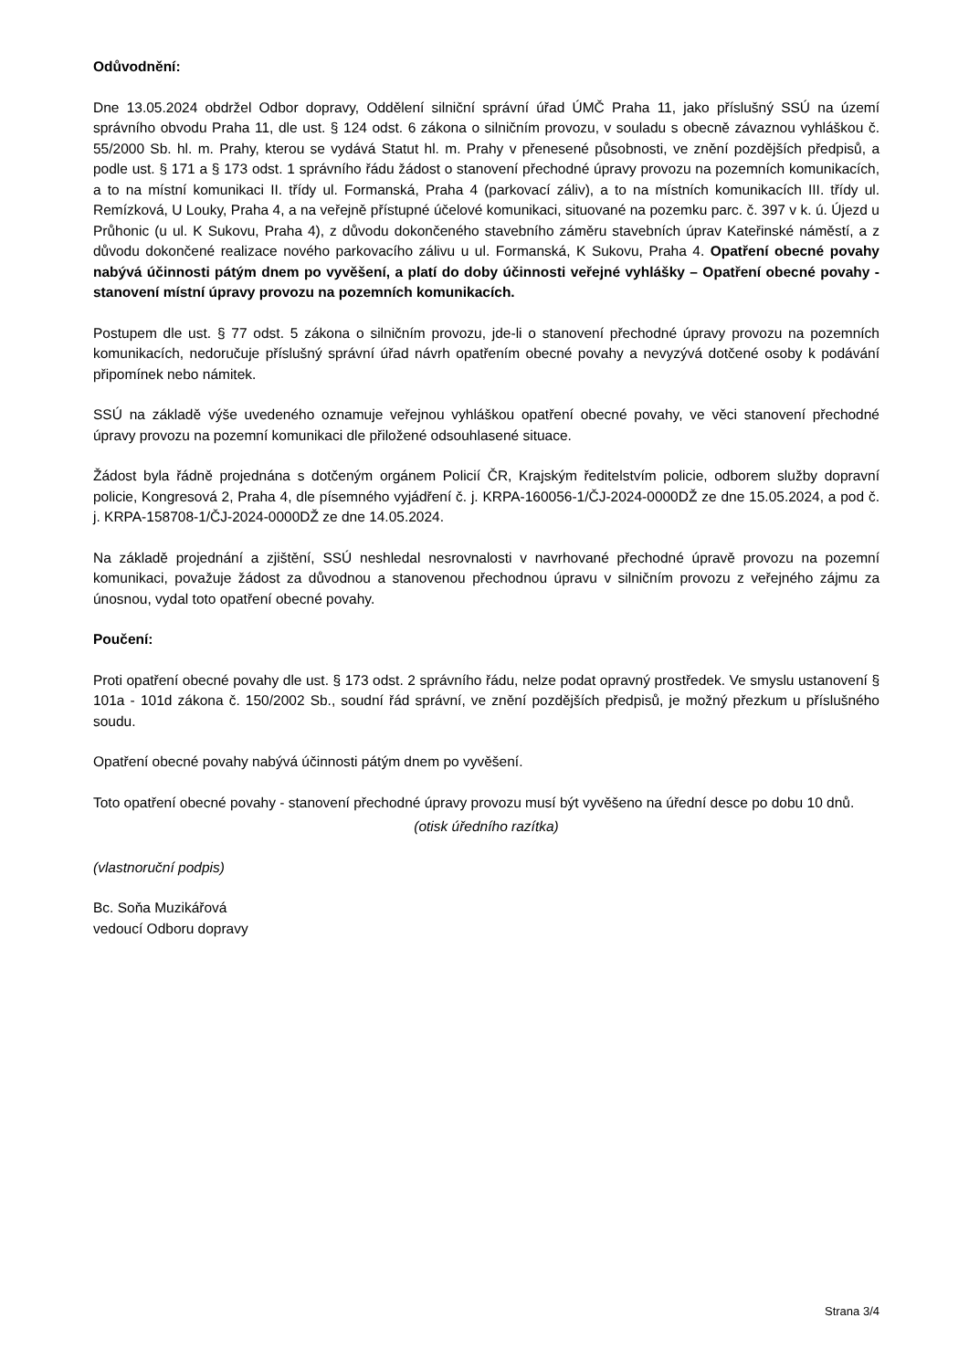Odůvodnění:
Dne 13.05.2024 obdržel Odbor dopravy, Oddělení silniční správní úřad ÚMČ Praha 11, jako příslušný SSÚ na území správního obvodu Praha 11, dle ust. § 124 odst. 6 zákona o silničním provozu, v souladu s obecně závaznou vyhláškou č. 55/2000 Sb. hl. m. Prahy, kterou se vydává Statut hl. m. Prahy v přenesené působnosti, ve znění pozdějších předpisů, a podle ust. § 171 a § 173 odst. 1 správního řádu žádost o stanovení přechodné úpravy provozu na pozemních komunikacích, a to na místní komunikaci II. třídy ul. Formanská, Praha 4 (parkovací záliv), a to na místních komunikacích III. třídy ul. Remízková, U Louky, Praha 4, a na veřejně přístupné účelové komunikaci, situované na pozemku parc. č. 397 v k. ú. Újezd u Průhonic (u ul. K Sukovu, Praha 4), z důvodu dokončeného stavebního záměru stavebních úprav Kateřinské náměstí, a z důvodu dokončené realizace nového parkovacího zálivu u ul. Formanská, K Sukovu, Praha 4. Opatření obecné povahy nabývá účinnosti pátým dnem po vyvěšení, a platí do doby účinnosti veřejné vyhlášky – Opatření obecné povahy - stanovení místní úpravy provozu na pozemních komunikacích.
Postupem dle ust. § 77 odst. 5 zákona o silničním provozu, jde-li o stanovení přechodné úpravy provozu na pozemních komunikacích, nedoručuje příslušný správní úřad návrh opatřením obecné povahy a nevyzývá dotčené osoby k podávání připomínek nebo námitek.
SSÚ na základě výše uvedeného oznamuje veřejnou vyhláškou opatření obecné povahy, ve věci stanovení přechodné úpravy provozu na pozemní komunikaci dle přiložené odsouhlasené situace.
Žádost byla řádně projednána s dotčeným orgánem Policií ČR, Krajským ředitelstvím policie, odborem služby dopravní policie, Kongresová 2, Praha 4, dle písemného vyjádření č. j. KRPA-160056-1/ČJ-2024-0000DŽ ze dne 15.05.2024, a pod č. j. KRPA-158708-1/ČJ-2024-0000DŽ ze dne 14.05.2024.
Na základě projednání a zjištění, SSÚ neshledal nesrovnalosti v navrhované přechodné úpravě provozu na pozemní komunikaci, považuje žádost za důvodnou a stanovenou přechodnou úpravu v silničním provozu z veřejného zájmu za únosnou, vydal toto opatření obecné povahy.
Poučení:
Proti opatření obecné povahy dle ust. § 173 odst. 2 správního řádu, nelze podat opravný prostředek. Ve smyslu ustanovení § 101a - 101d zákona č. 150/2002 Sb., soudní řád správní, ve znění pozdějších předpisů, je možný přezkum u příslušného soudu.
Opatření obecné povahy nabývá účinnosti pátým dnem po vyvěšení.
Toto opatření obecné povahy - stanovení přechodné úpravy provozu musí být vyvěšeno na úřední desce po dobu 10 dnů.
(otisk úředního razítka)
(vlastnoruční podpis)
Bc. Soňa Muzikářová
vedoucí Odboru dopravy
Strana 3/4